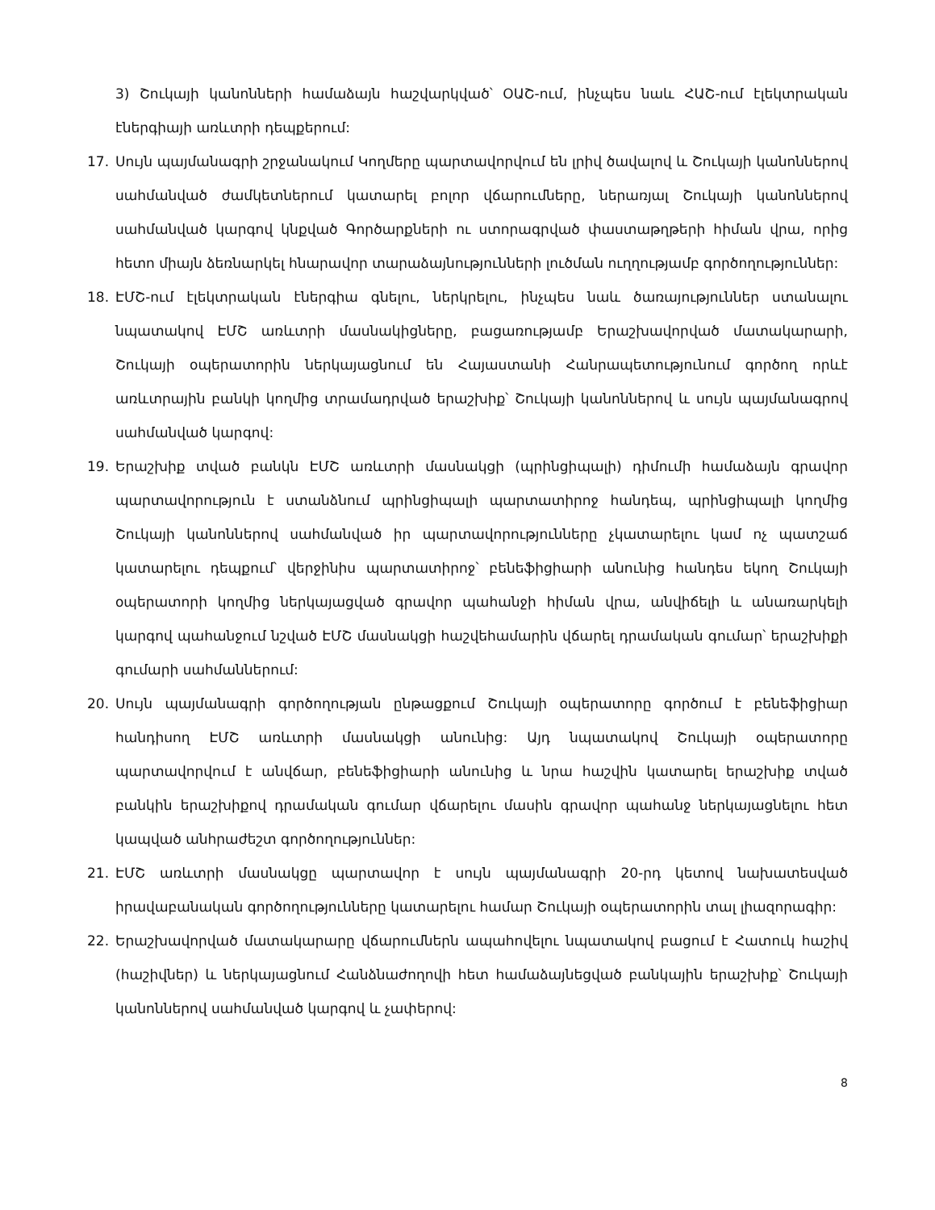3) Շուկայի կանոնների համաձայն հաշվարկված՝ ՕԱՇ-ում, ինչպես նաև ՀԱՇ-ում էլեկտրական էներգիայի առևտրի դեպքերում:
17. Սույն պայմանագրի շրջանակում Կողմերը պարտավորվում են լրիվ ծավալով և Շուկայի կանոններով սահմանված ժամկետներում կատարել բոլոր վճարումները, ներառյալ Շուկայի կանոններով սահմանված կարգով կնքված Գործարքների ու ստորագրված փաստաթղթերի հիման վրա, որից հետո միայն ձեռնարկել հնարավոր տարաձայնությունների լուծման ուղղությամբ գործողություններ:
18. ԷՄՇ-ում էլեկտրական էներգիա գնելու, ներկրելու, ինչպես նաև ծառայություններ ստանալու նպատակով ԷՄՇ առևտրի մասնակիցները, բացառությամբ Երաշխավորված մատակարարի, Շուկայի օպերատորին ներկայացնում են Հայաստանի Հանրապետությունում գործող որևէ առևտրային բանկի կողմից տրամադրված երաշխիք՝ Շուկայի կանոններով և սույն պայմանագրով սահմանված կարգով:
19. Երաշխիք տված բանկն ԷՄՇ առևտրի մասնակցի (պրինցիպալի) դիմումի համաձայն գրավոր պարտավորություն է ստանձնում պրինցիպալի պարտատիրոջ հանդեպ, պրինցիպալի կողմից Շուկայի կանոններով սահմանված իր պարտավորությունները չկատարելու կամ ոչ պատշաճ կատարելու դեպքում՝ վերջինիս պարտատիրոջ՝ բենեֆիցիարի անունից հանդես եկող Շուկայի օպերատորի կողմից ներկայացված գրավոր պահանջի հիման վրա, անվիճելի և անառարկելի կարգով պահանջում նշված ԷՄՇ մասնակցի հաշվեհամարին վճարել դրամական գումար՝ երաշխիքի գումարի սահմաններում:
20. Սույն պայմանագրի գործողության ընթացքում Շուկայի օպերատորը գործում է բենեֆիցիար հանդիսող ԷՄՇ առևտրի մասնակցի անունից: Այդ նպատակով Շուկայի օպերատորը պարտավորվում է անվճար, բենեֆիցիարի անունից և նրա հաշվին կատարել երաշխիք տված բանկին երաշխիքով դրամական գումար վճարելու մասին գրավոր պահանջ ներկայացնելու հետ կապված անհրաժեշտ գործողություններ:
21. ԷՄՇ առևտրի մասնակցը պարտավոր է սույն պայմանագրի 20-րդ կետով նախատեսված իրավաբանական գործողությունները կատարելու համար Շուկայի օպերատորին տալ լիազորագիր:
22. Երաշխավորված մատակարարը վճարումներն ապահովելու նպատակով բացում է Հատուկ հաշիվ (հաշիվներ) և ներկայացնում Հանձնաժողովի հետ համաձայնեցված բանկային երաշխիք՝ Շուկայի կանոններով սահմանված կարգով և չափերով:
8